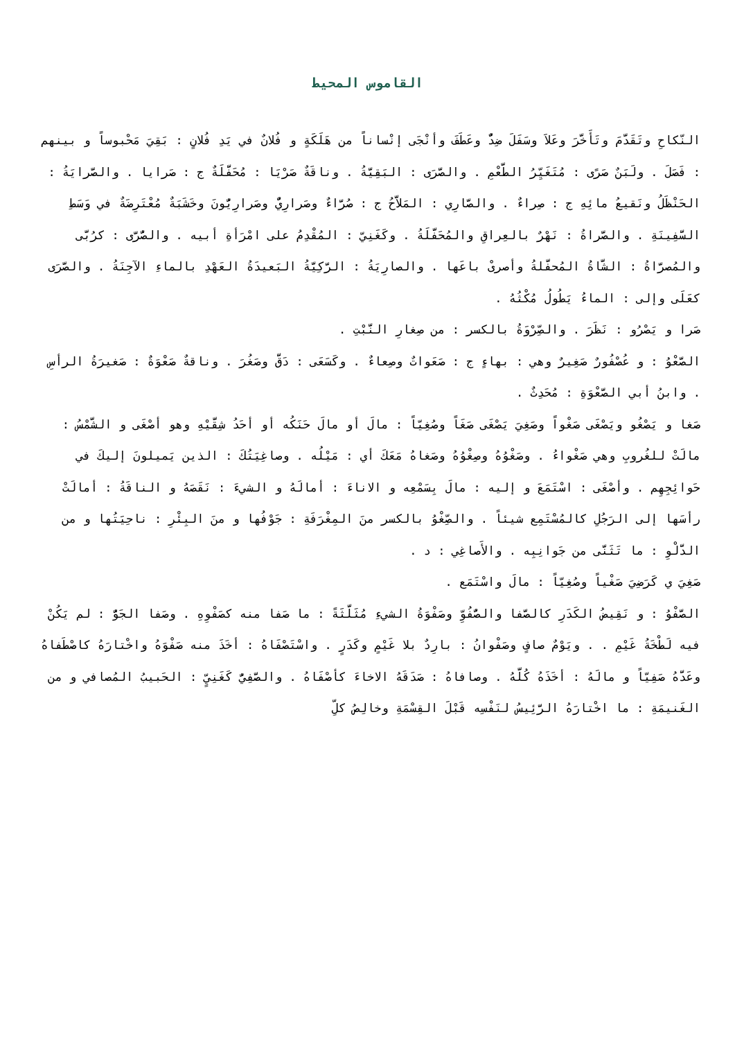القاموس المحيط
النّكاحِ وتَقَدَّمَ وتَأَخَّرَ وعَلاَ وسَفَلَ ضِدٌّ وعَطَفَ وأنْجَى إنْساناً من هَلَكَةٍ و فُلانٌ في يَدِ فُلانٍ : بَقِيَ مَحْبوساً و بينهم : فَصَلَ . ولَبَنٌ صَرًى : مُتَغَيِّرُ الطَّعْمِ . والصَّرَى : البَقِيَّةُ . وناقَةٌ صَرْيَا : مُحَفَّلَةٌ ج : صَرايا . والصَّرايَةُ : الحَنْظَلُ ونَقيعُ مائِهِ ج : صِراءٌ . والصَّارِي : المَلاَّحُ ج : صُرَّاءٌ وصَرارِيٌّ وصَرارِيُّونَ وخَشَبَةٌ مُعْتَرِضَةٌ في وَسَطِ السَّفِينَةِ . والصَّراةُ : نَهْرٌ بالعِراقِ والمُحَفَّلَةُ . وكَغَنِيّ : المُقْدِمُ على امْرَأةِ أبيه . والصُّرَّى : كرُبَّى والمُصرَّاةُ : الشَّاةُ المُحفَّلةُ وأصرىْ باعَها . والصارِيَةُ : الرَّكِيَّةُ البَعيدَةُ العَهْدِ بالماءِ الآجِنَةُ . والصَّرَى كعَلَى وإلى : الماءُ يَطُولُ مُكْثُهُ .
صَرا و يَصْرُو : نَظَرَ . والصِّرْوَةُ بالكسر : من صِغارِ النَّبْتِ .
الصَّعْوُ : و عُصْفُورٌ صَغِيرٌ وهي : بهاءٍ ج : صَعَواتٌ وصِعاءٌ . وكَسَعَى : دَقَّ وصَغُرَ . وناقةٌ صَعْوَةٌ : صَغيرَةُ الرأسِ . وابنُ أبي الصَّعْوَةِ : مُحَدِثٌ .
صَغا و يَصْغُو ويَصْغَى صَغْواً وصَغِيَ يَصْغَى صَغَاً وصُغِيّاً : مالَ أو مالَ حَنَكُه أو أحَدُ شِقَّيْهِ وهو أصْغَى و الشَّمْسُ : مالَتْ للغُروبِ وهي صَغْواءُ . وصَغْوُهُ وصِغْوُهُ وصَغاهُ مَعَكَ أي : مَيْلُه . وصاغِيَتُكَ : الذين يَميلونَ إليكَ في حَوائِجِهِم . وأصْغَى : اسْتَمَعَ و إليه : مالَ بِسَمْعِه و الاناءَ : أمالَهُ و الشيءَ : نَقَصَهُ و الناقَةُ : أمالَتْ رأسَها إلى الرَجُلِ كالمُسْتَمِع شيئاً . والصِّغْوُ بالكسر منَ المِغْرَفَةِ : جَوْفُها و منَ البِئْرِ : ناحِيَتُها و من الدَّلْوِ : ما تَثَنَّى من جَوانِبِه . والأَصاغِي : د .
صَغِيَ ي كَرَضِيَ صَغْياً وصُغِيّاً : مالَ واسْتَمَع .
الصَّفْوُ : و نَقِيضُ الكَدَرِ كالصَّفا والصُّفُوِّ وصَفْوَةُ الشيءِ مُثَلَّثَةً : ما صَفا منه كصَفْوِهِ . وصَفا الجَوُّ : لم يَكُنْ فيه لَطْخَةُ غَيْمِ . . ويَوْمٌ صافٍ وصَفْوانُ : بارِدٌ بلا غَيْمٍ وكَدَرٍ . واسْتَصْفَاهُ : أخَذَ منه صَفْوَهُ واخْتارَهُ كاصْطَفاهُ وعَدَّهُ صَفِيّاً و مالَهُ : أخَذَهُ كُلَّهُ . وصافاهُ : صَدَقَهُ الاخاءَ كأصْفَاهُ . والصَّفِيُّ كَغَنِيٍّ : الحَبيبُ المُصافي و من الغَنيمَةِ : ما اخْتارَهُ الرَّئِيسُ لنَفْسِه قَبْلَ القِسْمَةِ وخالِصُ كلِّ